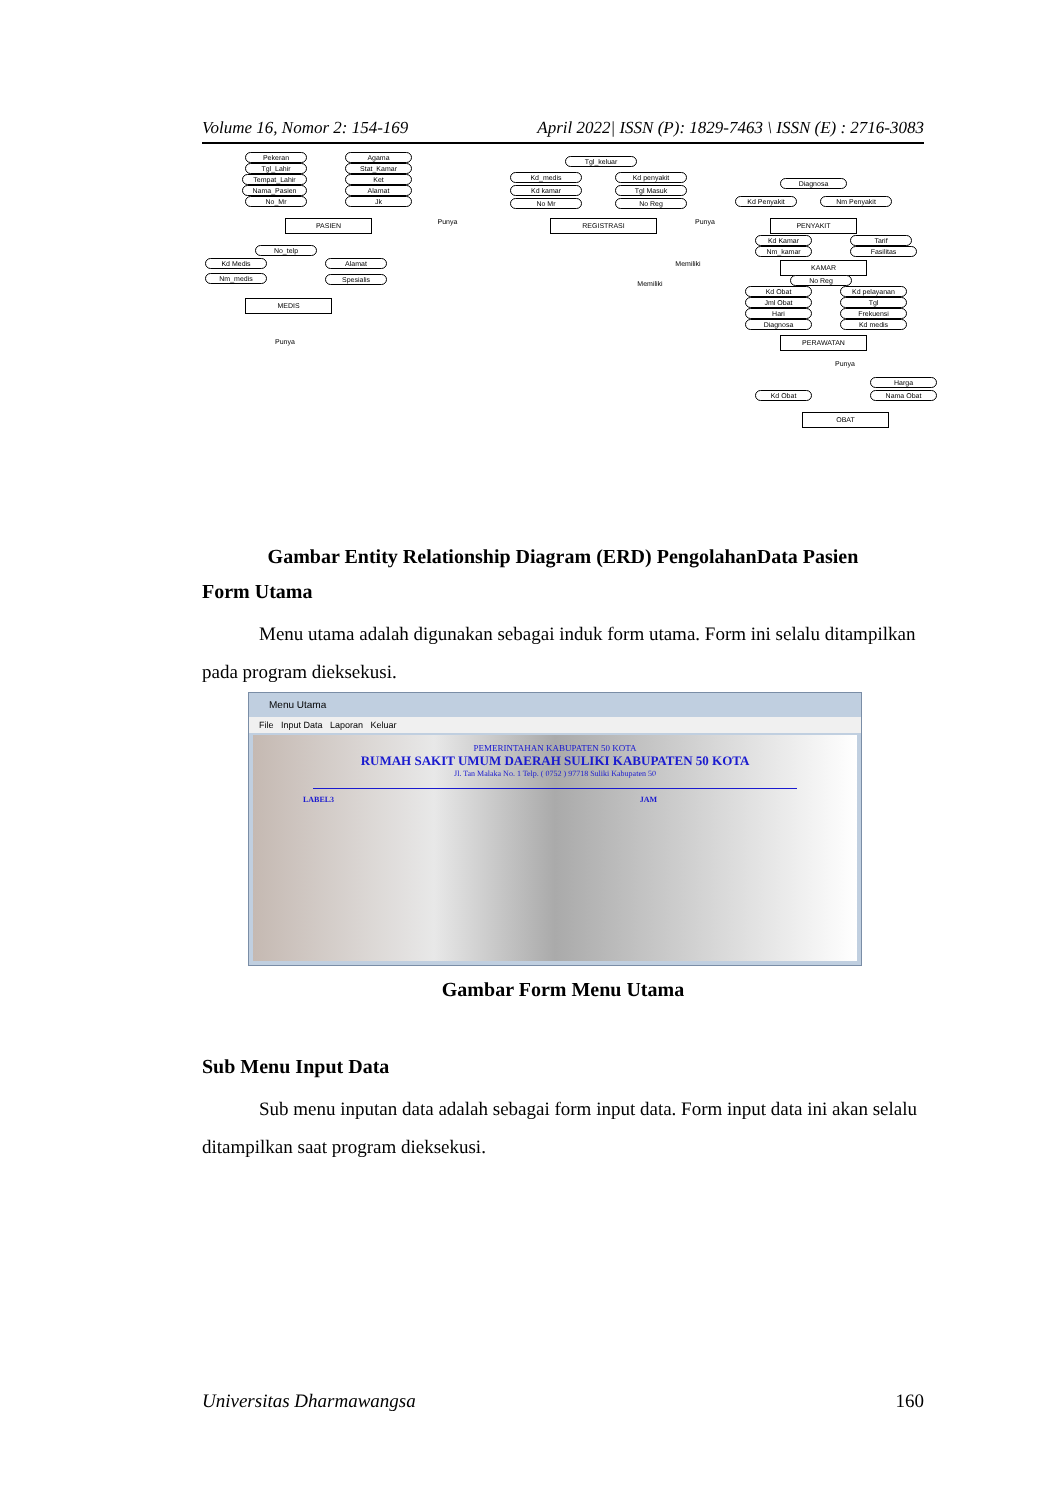Volume 16, Nomor 2: 154-169 April 2022| ISSN (P): 1829-7463 \ ISSN (E) : 2716-3083
Pekeran
Tgl_Lahir
Tempat_Lahir
Nama_Pasien
No_Mr
Agama
Stat_Kamar
Ket
Alamat
Jk
PASIEN Punya
Tgl_keluar
Kd_medis
Kd kamar
No Mr
Kd penyakit
Tgl Masuk
No Reg
REGISTRASI Punya
Diagnosa
Kd Penyakit Nm Penyakit
PENYAKIT
Kd Kamar
Nm_kamar
Tarif
Fasilitas
Memiliki KAMAR
Memiliki
No Reg
Kd Obat
Jml Obat
Hari
Diagnosa
Kd pelayanan
Tgl
Frekuensi
Kd medis
PERAWATAN
Punya
Harga
Kd Obat Nama Obat
OBAT
No_telp
Kd Medis
Nm_medis
Alamat
Spesialis
MEDIS
Punya
Gambar Entity Relationship Diagram (ERD) PengolahanData Pasien
Form Utama
Menu utama adalah digunakan sebagai induk form utama. Form ini selalu ditampilkan pada program dieksekusi.
Menu Utama
File Input Data Laporan Keluar
PEMERINTAHAN KABUPATEN 50 KOTA
RUMAH SAKIT UMUM DAERAH SULIKI KABUPATEN 50 KOTA
Jl. Tan Malaka No. 1 Telp. ( 0752 ) 97718 Suliki Kabupaten 50
LABEL3 JAM
Gambar Form Menu Utama
Sub Menu Input Data
Sub menu inputan data adalah sebagai form input data. Form input data ini akan selalu ditampilkan saat program dieksekusi.
Universitas Dharmawangsa 160